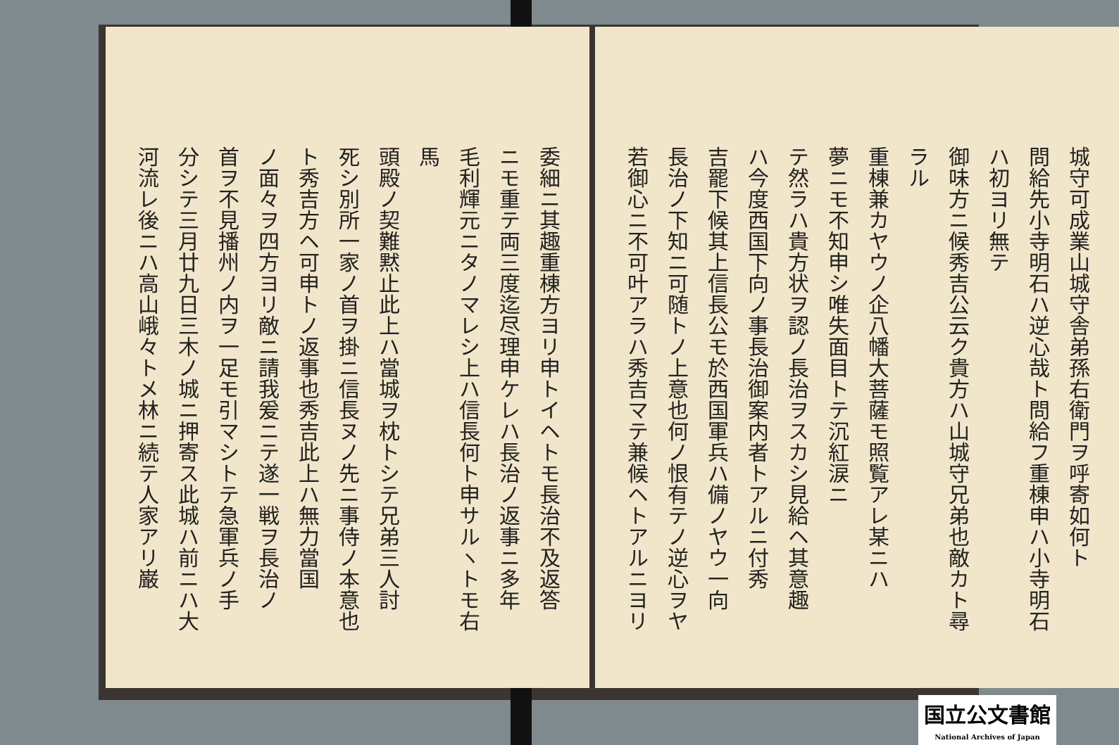委細ニ其趣重棟方ヨリ申トイヘトモ長治不及返答
ニモ重テ両三度迄尽理申ケレハ長治ノ返事ニ多年
毛利輝元ニタノマレシ上ハ信長何ト申サルヽトモ右馬
頭殿ノ契難黙止此上ハ當城ヲ枕トシテ兄弟三人討
死シ別所一家ノ首ヲ掛ニ信長ヌノ先ニ事侍ノ本意也
ト秀吉方ヘ可申トノ返事也秀吉此上ハ無力當国
ノ面々ヲ四方ヨリ敵ニ請我爰ニテ遂一戦ヲ長治ノ
首ヲ不見播州ノ内ヲ一足モ引マシトテ急軍兵ノ手
分シテ三月廿九日三木ノ城ニ押寄ス此城ハ前ニハ大
河流レ後ニハ高山峨々トメ林ニ続テ人家アリ巌
城守可成業山城守舎弟孫右衛門ヲ呼寄如何ト
問給先小寺明石ハ逆心哉ト問給フ重棟申ハ小寺明石ハ初ヨリ無テ
御味方ニ候秀吉公云ク貴方ハ山城守兄弟也敵カト尋ラル
重棟兼カヤウノ企八幡大菩薩モ照覧アレ某ニハ
夢ニモ不知申シ唯失面目トテ沉紅涙ニ
テ然ラハ貴方状ヲ認ノ長治ヲスカシ見給ヘ其意趣
ハ今度西国下向ノ事長治御案内者トアルニ付秀
吉罷下候其上信長公モ於西国軍兵ハ備ノヤウ一向
長治ノ下知ニ可随トノ上意也何ノ恨有テノ逆心ヲヤ
若御心ニ不可叶アラハ秀吉マテ兼候ヘトアルニヨリ
国立公文書館
National Archives of Japan